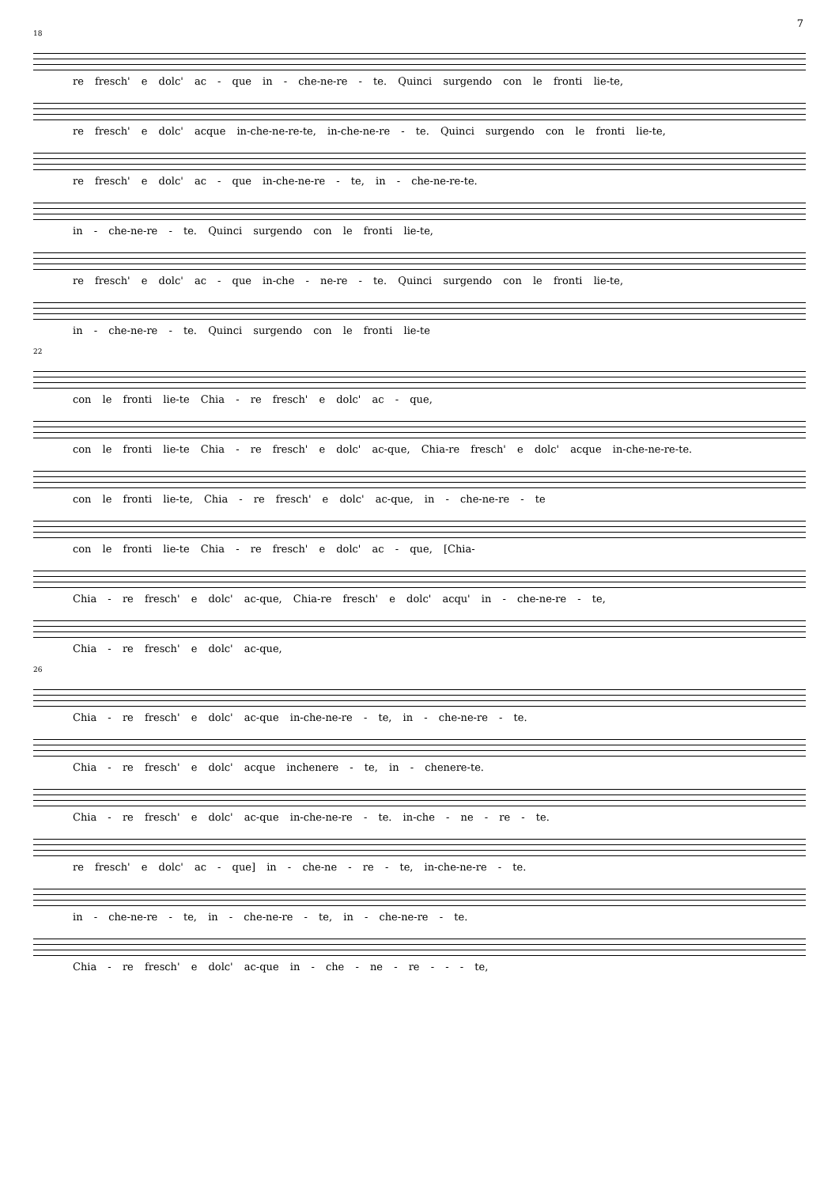7
18
re fresch' e dolc' ac - que in - che-ne-re - te. Quinci surgendo con le fronti lie-te,
re fresch' e dolc' acque in-che-ne-re-te, in-che-ne-re - te. Quinci surgendo con le fronti lie-te,
re fresch' e dolc' ac - que in-che-ne-re - te, in - che-ne-re-te.
in - che-ne-re - te. Quinci surgendo con le fronti lie-te,
re fresch' e dolc' ac - que in-che - ne-re - te. Quinci surgendo con le fronti lie-te,
in - che-ne-re - te. Quinci surgendo con le fronti lie-te
22
con le fronti lie-te Chia - re fresch' e dolc' ac - que,
con le fronti lie-te Chia - re fresch' e dolc' ac-que, Chia-re fresch' e dolc' acque in-che-ne-re-te.
con le fronti lie-te, Chia - re fresch' e dolc' ac-que, in - che-ne-re - te
con le fronti lie-te Chia - re fresch' e dolc' ac - que, [Chia-
Chia - re fresch' e dolc' ac-que, Chia-re fresch' e dolc' acqu' in - che-ne-re - te,
Chia - re fresch' e dolc' ac-que,
26
Chia - re fresch' e dolc' ac-que in-che-ne-re - te, in - che-ne-re - te.
Chia - re fresch' e dolc' acque inchenere - te, in - chenere-te.
Chia - re fresch' e dolc' ac-que in-che-ne-re - te. in-che - ne - re - te.
re fresch' e dolc' ac - que] in - che-ne - re - te, in-che-ne-re - te.
in - che-ne-re - te, in - che-ne-re - te, in - che-ne-re - te.
Chia - re fresch' e dolc' ac-que in - che - ne - re - - - te,